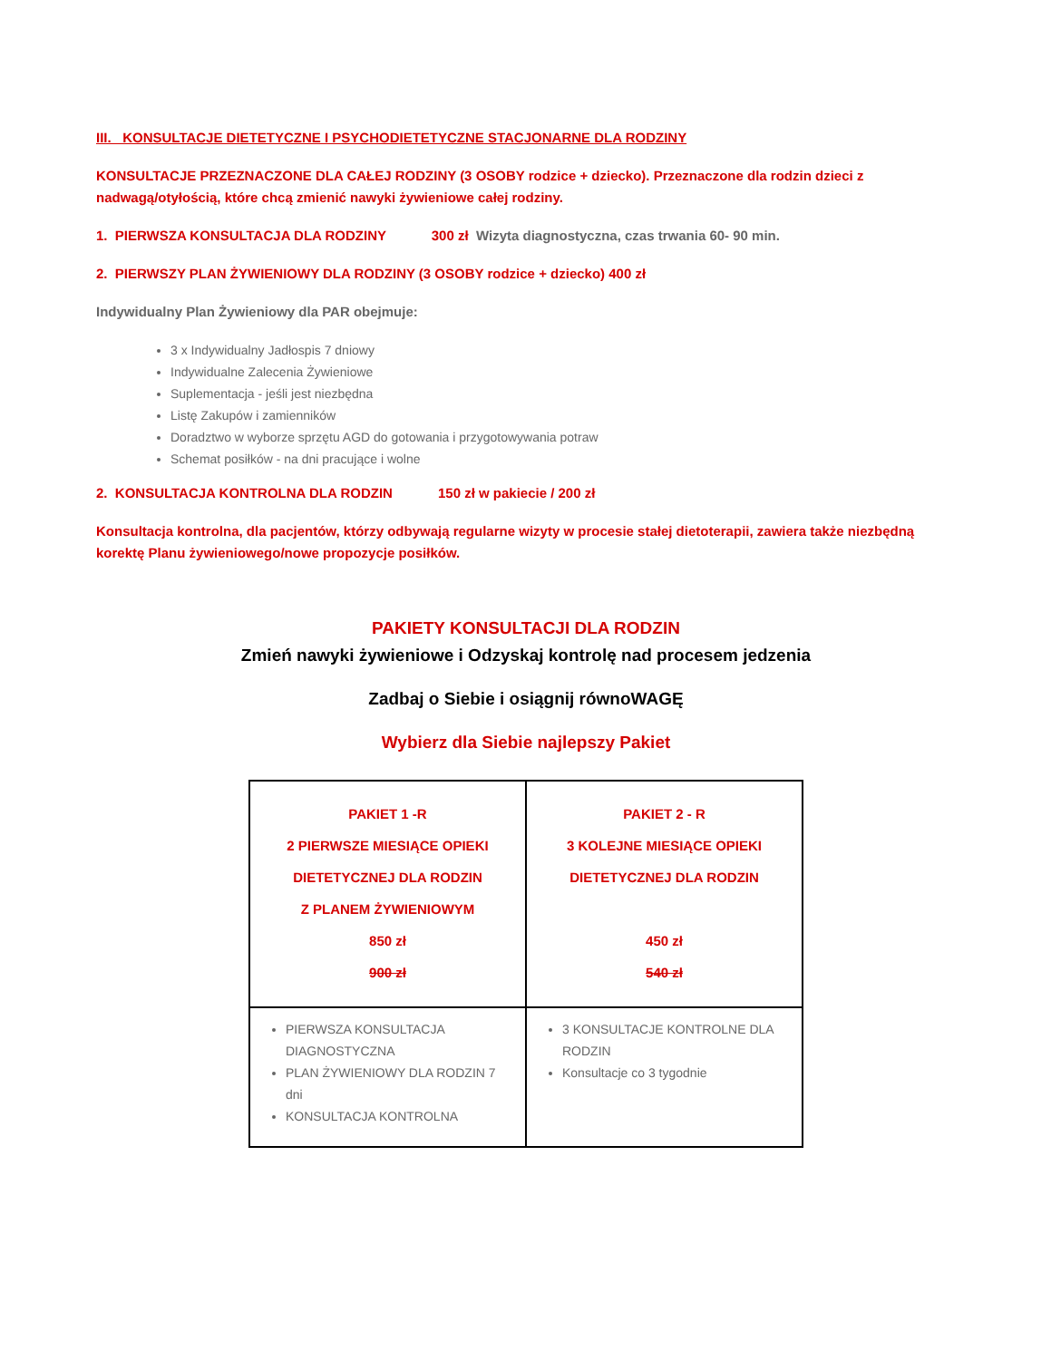III. KONSULTACJE DIETETYCZNE I PSYCHODIETETYCZNE STACJONARNE DLA RODZINY
KONSULTACJE PRZEZNACZONE DLA CAŁEJ RODZINY (3 OSOBY rodzice + dziecko). Przeznaczone dla rodzin dzieci z nadwagą/otyłością, które chcą zmienić nawyki żywieniowe całej rodziny.
1. PIERWSZA KONSULTACJA DLA RODZINY 300 zł Wizyta diagnostyczna, czas trwania 60- 90 min.
2. PIERWSZY PLAN ŻYWIENIOWY DLA RODZINY (3 OSOBY rodzice + dziecko) 400 zł
Indywidualny Plan Żywieniowy dla PAR obejmuje:
3 x Indywidualny Jadłospis 7 dniowy
Indywidualne Zalecenia Żywieniowe
Suplementacja - jeśli jest niezbędna
Listę Zakupów i zamienników
Doradztwo w wyborze sprzętu AGD do gotowania i przygotowywania potraw
Schemat posiłków - na dni pracujące i wolne
2. KONSULTACJA KONTROLNA DLA RODZIN 150 zł w pakiecie / 200 zł
Konsultacja kontrolna, dla pacjentów, którzy odbywają regularne wizyty w procesie stałej dietoterapii, zawiera także niezbędną korektę Planu żywieniowego/nowe propozycje posiłków.
PAKIETY KONSULTACJI DLA RODZIN
Zmień nawyki żywieniowe i Odzyskaj kontrolę nad procesem jedzenia
Zadbaj o Siebie i osiągnij równoWAGĘ
Wybierz dla Siebie najlepszy Pakiet
| PAKIET 1 -R 2 PIERWSZE MIESIĄCE OPIEKI DIETETYCZNEJ DLA RODZIN Z PLANEM ŻYWIENIOWYM 850 zł 900 zł | PAKIET 2 - R 3 KOLEJNE MIESIĄCE OPIEKI DIETETYCZNEJ DLA RODZIN 450 zł 540 zł |
| PIERWSZA KONSULTACJA DIAGNOSTYCZNA PLAN ŻYWIENIOWY DLA RODZIN 7 dni KONSULTACJA KONTROLNA | 3 KONSULTACJE KONTROLNE DLA RODZIN Konsultacje co 3 tygodnie |